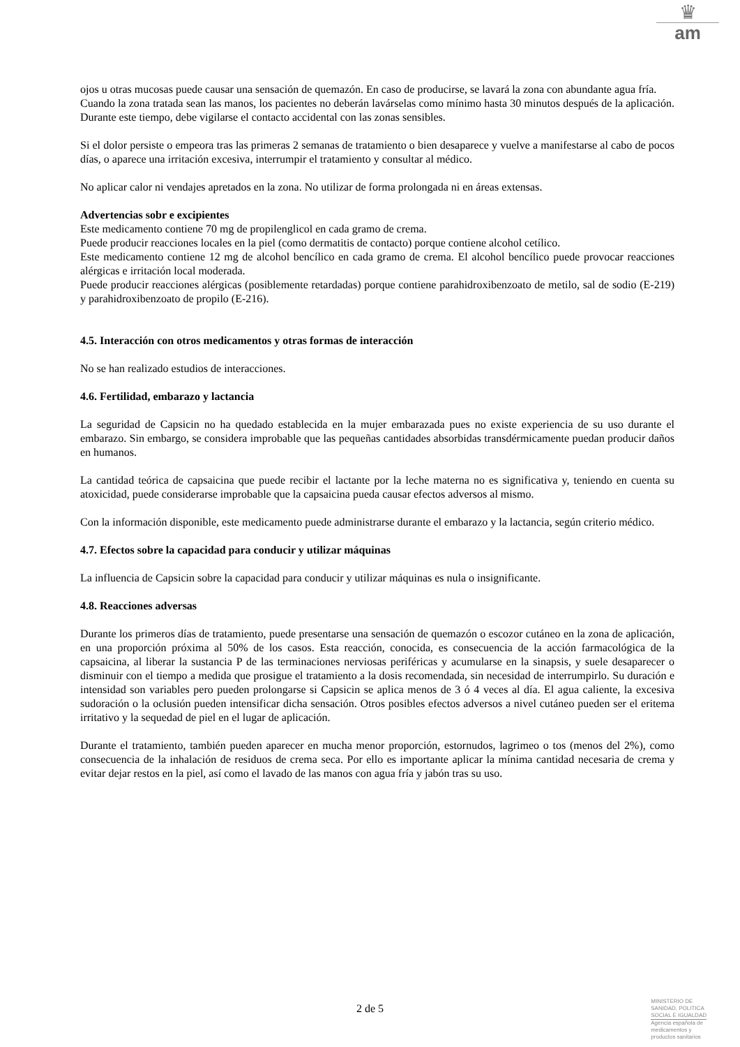♛
am
ojos u otras mucosas puede causar una sensación de quemazón. En caso de producirse, se lavará la zona con abundante agua fría.
Cuando la zona tratada sean las manos, los pacientes no deberán lavárselas como mínimo hasta 30 minutos después de la aplicación. Durante este tiempo, debe vigilarse el contacto accidental con las zonas sensibles.
Si el dolor persiste o empeora tras las primeras 2 semanas de tratamiento o bien desaparece y vuelve a manifestarse al cabo de pocos días, o aparece una irritación excesiva, interrumpir el tratamiento y consultar al médico.
No aplicar calor ni vendajes apretados en la zona. No utilizar de forma prolongada ni en áreas extensas.
Advertencias sobr e excipientes
Este medicamento contiene 70 mg de propilenglicol en cada gramo de crema.
Puede producir reacciones locales en la piel (como dermatitis de contacto) porque contiene alcohol cetílico.
Este medicamento contiene 12 mg de alcohol bencílico en cada gramo de crema. El alcohol bencílico puede provocar reacciones alérgicas e irritación local moderada.
Puede producir reacciones alérgicas (posiblemente retardadas) porque contiene parahidroxibenzoato de metilo, sal de sodio (E-219) y parahidroxibenzoato de propilo (E-216).
4.5. Interacción con otros medicamentos y otras formas de interacción
No se han realizado estudios de interacciones.
4.6. Fertilidad, embarazo y lactancia
La seguridad de Capsicin no ha quedado establecida en la mujer embarazada pues no existe experiencia de su uso durante el embarazo. Sin embargo, se considera improbable que las pequeñas cantidades absorbidas transdérmicamente puedan producir daños en humanos.
La cantidad teórica de capsaicina que puede recibir el lactante por la leche materna no es significativa y, teniendo en cuenta su atoxicidad, puede considerarse improbable que la capsaicina pueda causar efectos adversos al mismo.
Con la información disponible, este medicamento puede administrarse durante el embarazo y la lactancia, según criterio médico.
4.7. Efectos sobre la capacidad para conducir y utilizar máquinas
La influencia de Capsicin sobre la capacidad para conducir y utilizar máquinas es nula o insignificante.
4.8. Reacciones adversas
Durante los primeros días de tratamiento, puede presentarse una sensación de quemazón o escozor cutáneo en la zona de aplicación, en una proporción próxima al 50% de los casos. Esta reacción, conocida, es consecuencia de la acción farmacológica de la capsaicina, al liberar la sustancia P de las terminaciones nerviosas periféricas y acumularse en la sinapsis, y suele desaparecer o disminuir con el tiempo a medida que prosigue el tratamiento a la dosis recomendada, sin necesidad de interrumpirlo. Su duración e intensidad son variables pero pueden prolongarse si Capsicin se aplica menos de 3 ó 4 veces al día. El agua caliente, la excesiva sudoración o la oclusión pueden intensificar dicha sensación. Otros posibles efectos adversos a nivel cutáneo pueden ser el eritema irritativo y la sequedad de piel en el lugar de aplicación.
Durante el tratamiento, también pueden aparecer en mucha menor proporción, estornudos, lagrimeo o tos (menos del 2%), como consecuencia de la inhalación de residuos de crema seca. Por ello es importante aplicar la mínima cantidad necesaria de crema y evitar dejar restos en la piel, así como el lavado de las manos con agua fría y jabón tras su uso.
2 de 5
MINISTERIO DE
SANIDAD, POLITICA
SOCIAL E IGUALDAD
Agencia española de
medicamentos y
productos sanitarios